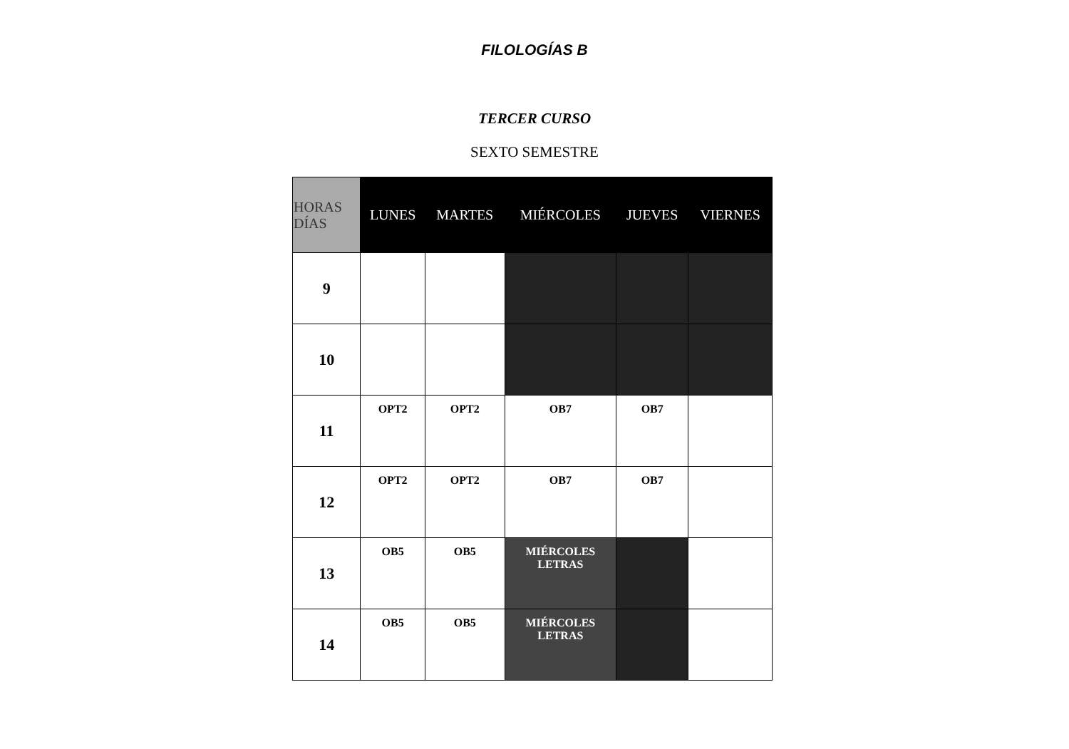FILOLOGÍAS B
TERCER CURSO
SEXTO SEMESTRE
| HORAS DÍAS | LUNES | MARTES | MIÉRCOLES | JUEVES | VIERNES |
| --- | --- | --- | --- | --- | --- |
| 9 | | | | | |
| 10 | | | | | |
| 11 | OPT2 | OPT2 | OB7 | OB7 | |
| 12 | OPT2 | OPT2 | OB7 | OB7 | |
| 13 | OB5 | OB5 | MIÉRCOLES LETRAS | | |
| 14 | OB5 | OB5 | MIÉRCOLES LETRAS | | |